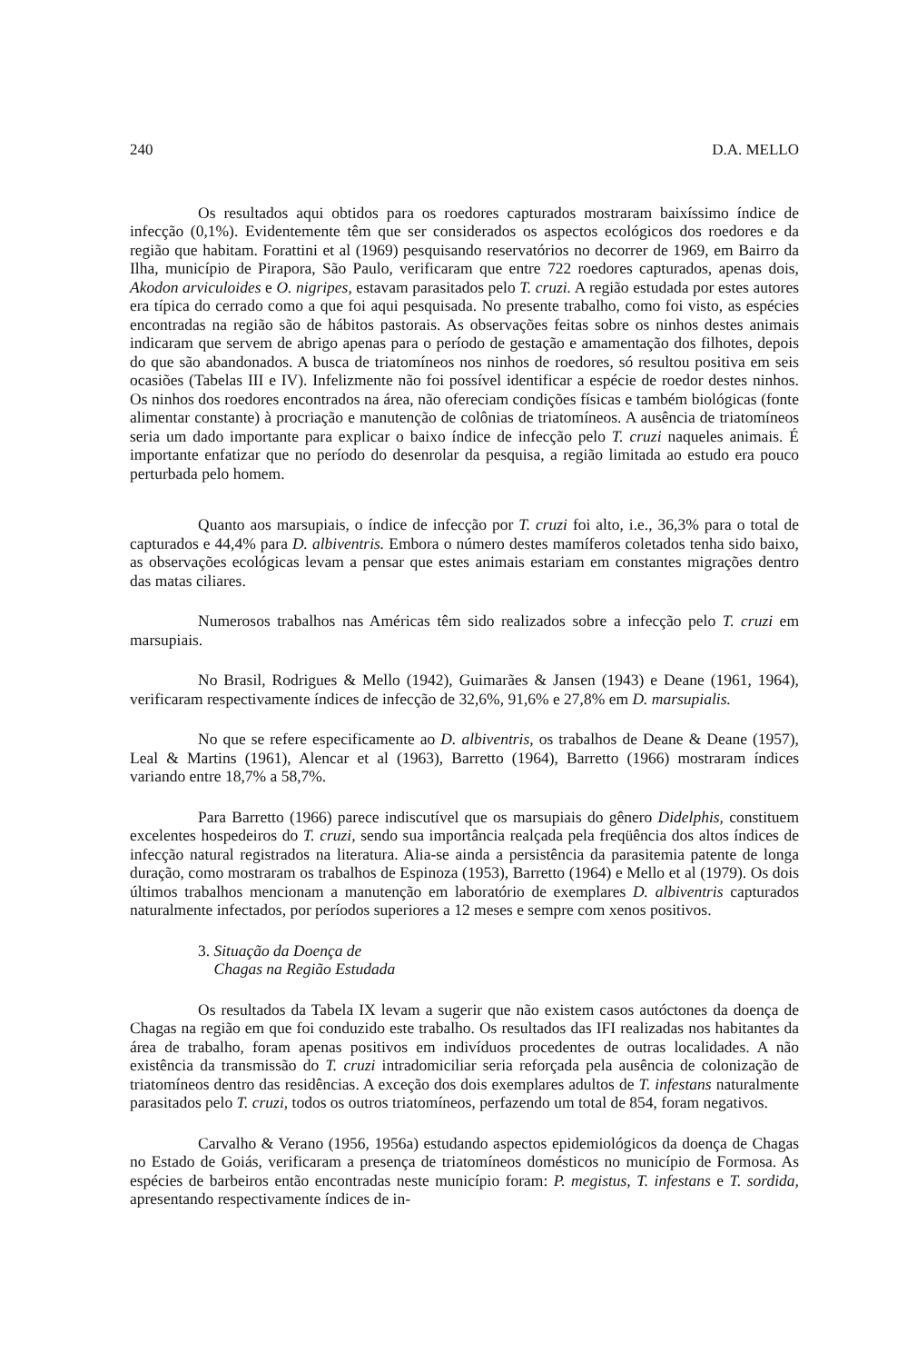240 D.A. MELLO
Os resultados aqui obtidos para os roedores capturados mostraram baixíssimo índice de infecção (0,1%). Evidentemente têm que ser considerados os aspectos ecológicos dos roedores e da região que habitam. Forattini et al (1969) pesquisando reservatórios no decorrer de 1969, em Bairro da Ilha, município de Pirapora, São Paulo, verificaram que entre 722 roedores capturados, apenas dois, Akodon arviculoides e O. nigripes, estavam parasitados pelo T. cruzi. A região estudada por estes autores era típica do cerrado como a que foi aqui pesquisada. No presente trabalho, como foi visto, as espécies encontradas na região são de hábitos pastorais. As observações feitas sobre os ninhos destes animais indicaram que servem de abrigo apenas para o período de gestação e amamentação dos filhotes, depois do que são abandonados. A busca de triatomíneos nos ninhos de roedores, só resultou positiva em seis ocasiões (Tabelas III e IV). Infelizmente não foi possível identificar a espécie de roedor destes ninhos. Os ninhos dos roedores encontrados na área, não ofereciam condições físicas e também biológicas (fonte alimentar constante) à procriação e manutenção de colônias de triatomíneos. A ausência de triatomíneos seria um dado importante para explicar o baixo índice de infecção pelo T. cruzi naqueles animais. É importante enfatizar que no período do desenrolar da pesquisa, a região limitada ao estudo era pouco perturbada pelo homem.
Quanto aos marsupiais, o índice de infecção por T. cruzi foi alto, i.e., 36,3% para o total de capturados e 44,4% para D. albiventris. Embora o número destes mamíferos coletados tenha sido baixo, as observações ecológicas levam a pensar que estes animais estariam em constantes migrações dentro das matas ciliares.
Numerosos trabalhos nas Américas têm sido realizados sobre a infecção pelo T. cruzi em marsupiais.
No Brasil, Rodrigues & Mello (1942), Guimarães & Jansen (1943) e Deane (1961, 1964), verificaram respectivamente índices de infecção de 32,6%, 91,6% e 27,8% em D. marsupialis.
No que se refere especificamente ao D. albiventris, os trabalhos de Deane & Deane (1957), Leal & Martins (1961), Alencar et al (1963), Barretto (1964), Barretto (1966) mostraram índices variando entre 18,7% a 58,7%.
Para Barretto (1966) parece indiscutível que os marsupiais do gênero Didelphis, constituem excelentes hospedeiros do T. cruzi, sendo sua importância realçada pela freqüência dos altos índices de infecção natural registrados na literatura. Alia-se ainda a persistência da parasitemia patente de longa duração, como mostraram os trabalhos de Espinoza (1953), Barretto (1964) e Mello et al (1979). Os dois últimos trabalhos mencionam a manutenção em laboratório de exemplares D. albiventris capturados naturalmente infectados, por períodos superiores a 12 meses e sempre com xenos positivos.
3. Situação da Doença de
Chagas na Região Estudada
Os resultados da Tabela IX levam a sugerir que não existem casos autóctones da doença de Chagas na região em que foi conduzido este trabalho. Os resultados das IFI realizadas nos habitantes da área de trabalho, foram apenas positivos em indivíduos procedentes de outras localidades. A não existência da transmissão do T. cruzi intradomiciliar seria reforçada pela ausência de colonização de triatomíneos dentro das residências. A exceção dos dois exemplares adultos de T. infestans naturalmente parasitados pelo T. cruzi, todos os outros triatomíneos, perfazendo um total de 854, foram negativos.
Carvalho & Verano (1956, 1956a) estudando aspectos epidemiológicos da doença de Chagas no Estado de Goiás, verificaram a presença de triatomíneos domésticos no município de Formosa. As espécies de barbeiros então encontradas neste município foram: P. megistus, T. infestans e T. sordida, apresentando respectivamente índices de in-